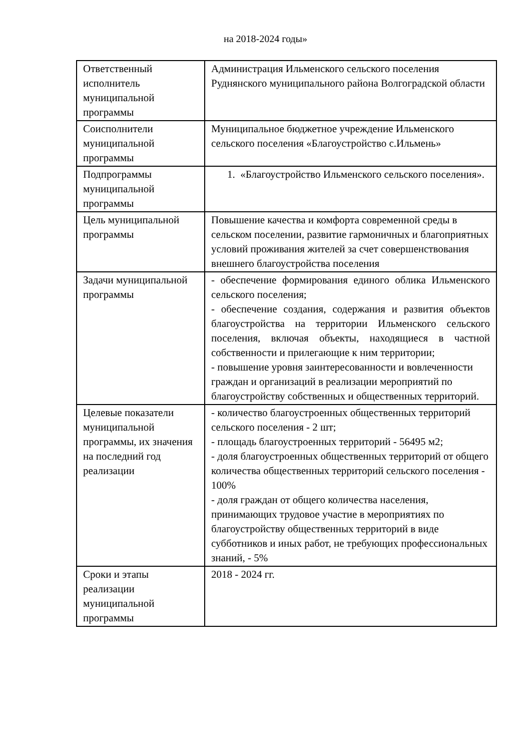на 2018-2024 годы»
| Ответственный исполнитель муниципальной программы | Администрация Ильменского сельского поселения Руднянского муниципального района Волгоградской области |
| Соисполнители муниципальной программы | Муниципальное бюджетное учреждение Ильменского сельского поселения «Благоустройство с.Ильмень» |
| Подпрограммы муниципальной программы | 1. «Благоустройство Ильменского сельского поселения». |
| Цель муниципальной программы | Повышение качества и комфорта современной среды в сельском поселении, развитие гармоничных и благоприятных условий проживания жителей за счет совершенствования внешнего благоустройства поселения |
| Задачи муниципальной программы | - обеспечение формирования единого облика Ильменского сельского поселения; - обеспечение создания, содержания и развития объектов благоустройства на территории Ильменского сельского поселения, включая объекты, находящиеся в частной собственности и прилегающие к ним территории; - повышение уровня заинтересованности и вовлеченности граждан и организаций в реализации мероприятий по благоустройству собственных и общественных территорий. |
| Целевые показатели муниципальной программы, их значения на последний год реализации | - количество благоустроенных общественных территорий сельского поселения - 2 шт; - площадь благоустроенных территорий - 56495 м2; - доля благоустроенных общественных территорий от общего количества общественных территорий сельского поселения - 100% - доля граждан от общего количества населения, принимающих трудовое участие в мероприятиях по благоустройству общественных территорий в виде субботников и иных работ, не требующих профессиональных знаний, - 5% |
| Сроки и этапы реализации муниципальной программы | 2018 - 2024 гг. |